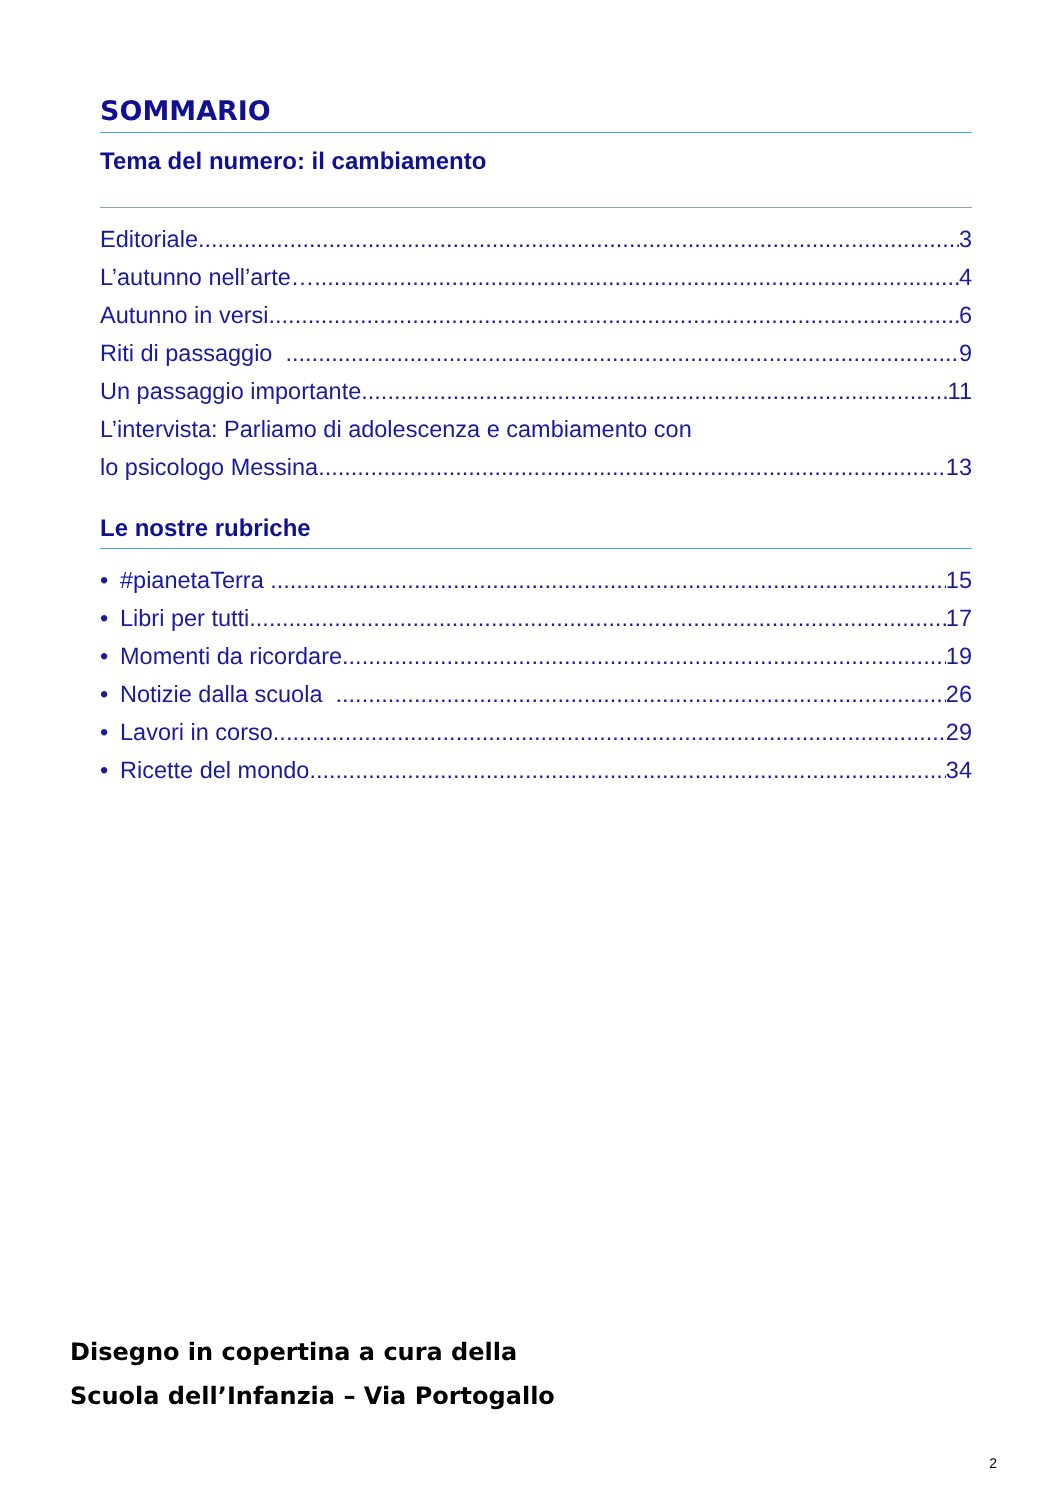SOMMARIO
Tema del numero: il cambiamento
Editoriale 3
L’autunno nell’arte… 4
Autunno in versi 6
Riti di passaggio 9
Un passaggio importante 11
L’intervista: Parliamo di adolescenza e cambiamento con
lo psicologo Messina 13
Le nostre rubriche
• #pianetaTerra ..... 15
• Libri per tutti 17
• Momenti da ricordare 19
• Notizie dalla scuola 26
• Lavori in corso 29
• Ricette del mondo 34
Disegno in copertina a cura della
Scuola dell’Infanzia – Via Portogallo
2